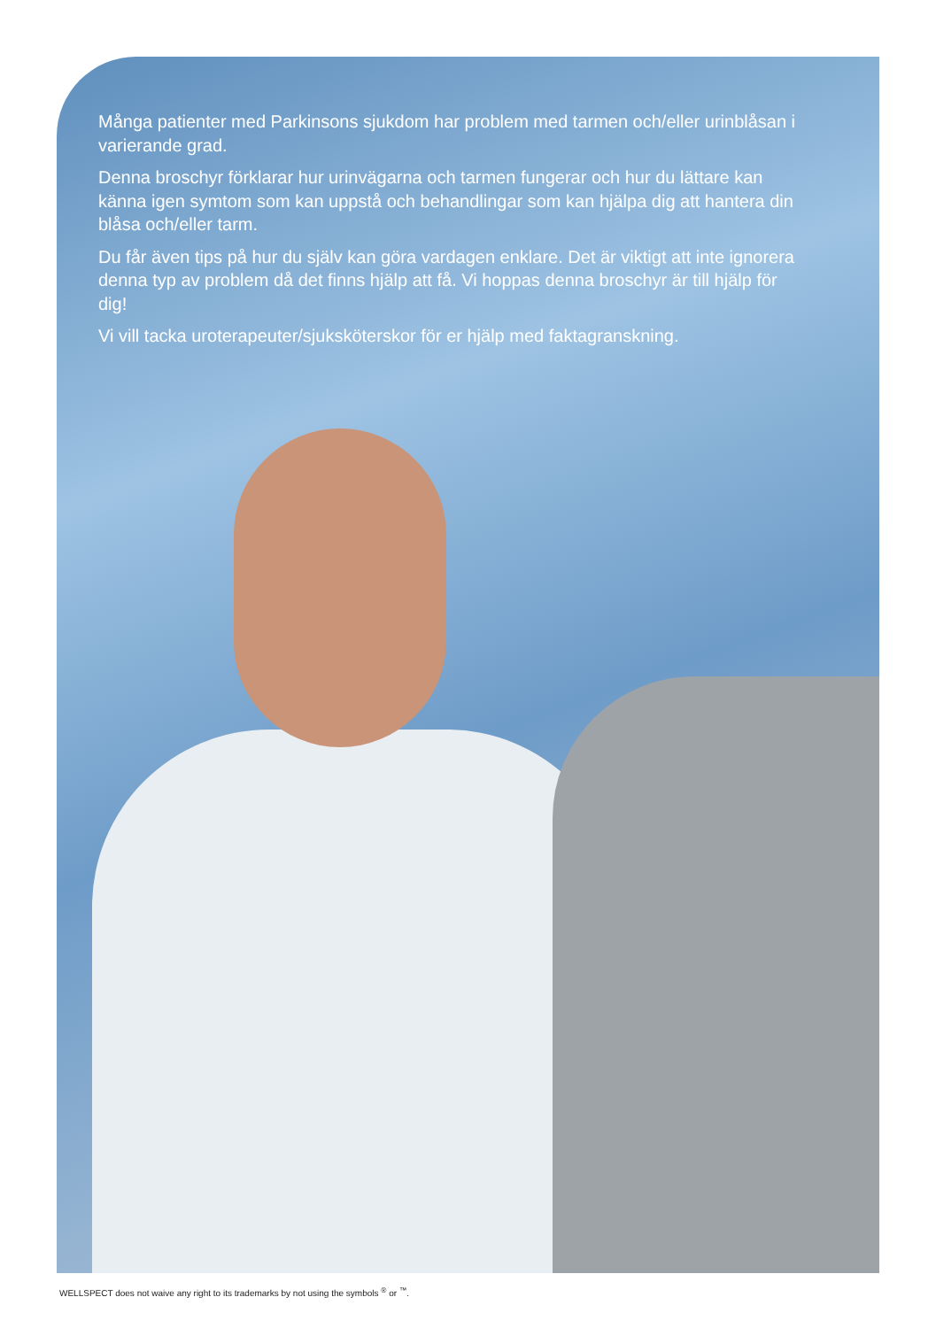Många patienter med Parkinsons sjukdom har problem med tarmen och/eller urinblåsan i varierande grad.
Denna broschyr förklarar hur urinvägarna och tarmen fungerar och hur du lättare kan känna igen symtom som kan uppstå och behandlingar som kan hjälpa dig att hantera din blåsa och/eller tarm.
Du får även tips på hur du själv kan göra vardagen enklare. Det är viktigt att inte ignorera denna typ av problem då det finns hjälp att få. Vi hoppas denna broschyr är till hjälp för dig!
Vi vill tacka uroterapeuter/sjuksköterskor för er hjälp med faktagranskning.
WELLSPECT does not waive any right to its trademarks by not using the symbols <sup>®</sup> or <sup>™</sup>.